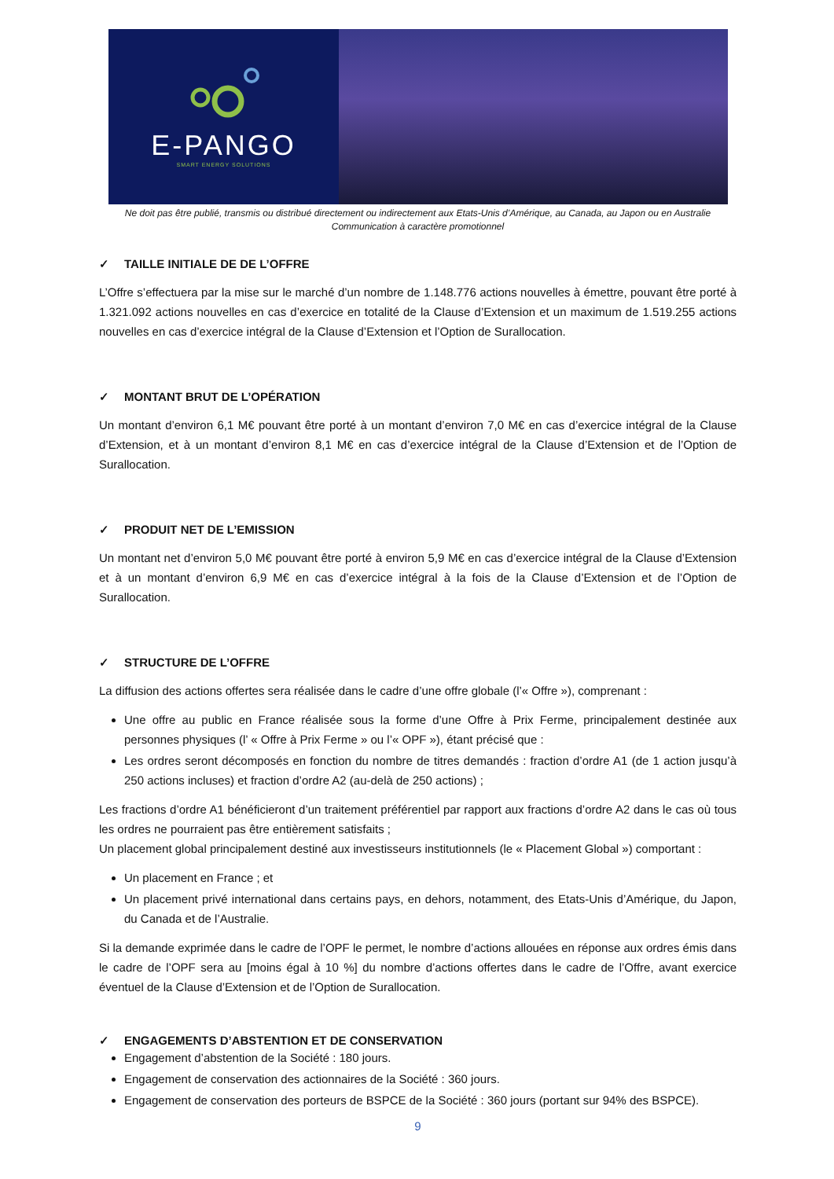E-PANGO
SMART ENERGY SOLUTIONS
Ne doit pas être publié, transmis ou distribué directement ou indirectement aux Etats-Unis d’Amérique, au Canada, au Japon ou en Australie
Communication à caractère promotionnel
✓ TAILLE INITIALE DE DE L’OFFRE
L’Offre s’effectuera par la mise sur le marché d’un nombre de 1.148.776 actions nouvelles à émettre, pouvant être porté à 1.321.092 actions nouvelles en cas d’exercice en totalité de la Clause d’Extension et un maximum de 1.519.255 actions nouvelles en cas d’exercice intégral de la Clause d’Extension et l’Option de Surallocation.
✓ MONTANT BRUT DE L’OPÉRATION
Un montant d’environ 6,1 M€ pouvant être porté à un montant d’environ 7,0 M€ en cas d’exercice intégral de la Clause d’Extension, et à un montant d’environ 8,1 M€ en cas d’exercice intégral de la Clause d’Extension et de l’Option de Surallocation.
✓ PRODUIT NET DE L’EMISSION
Un montant net d’environ 5,0 M€ pouvant être porté à environ 5,9 M€ en cas d’exercice intégral de la Clause d’Extension et à un montant d’environ 6,9 M€ en cas d’exercice intégral à la fois de la Clause d’Extension et de l’Option de Surallocation.
✓ STRUCTURE DE L’OFFRE
La diffusion des actions offertes sera réalisée dans le cadre d’une offre globale (l’« Offre »), comprenant :
Une offre au public en France réalisée sous la forme d’une Offre à Prix Ferme, principalement destinée aux personnes physiques (l’ « Offre à Prix Ferme » ou l’« OPF »), étant précisé que :
Les ordres seront décomposés en fonction du nombre de titres demandés : fraction d’ordre A1 (de 1 action jusqu’à 250 actions incluses) et fraction d’ordre A2 (au-delà de 250 actions) ;
Les fractions d’ordre A1 bénéficieront d’un traitement préférentiel par rapport aux fractions d’ordre A2 dans le cas où tous les ordres ne pourraient pas être entièrement satisfaits ;
Un placement global principalement destiné aux investisseurs institutionnels (le « Placement Global ») comportant :
Un placement en France ; et
Un placement privé international dans certains pays, en dehors, notamment, des Etats-Unis d’Amérique, du Japon, du Canada et de l’Australie.
Si la demande exprimée dans le cadre de l’OPF le permet, le nombre d’actions allouées en réponse aux ordres émis dans le cadre de l’OPF sera au [moins égal à 10 %] du nombre d’actions offertes dans le cadre de l’Offre, avant exercice éventuel de la Clause d’Extension et de l’Option de Surallocation.
✓ ENGAGEMENTS D’ABSTENTION ET DE CONSERVATION
Engagement d’abstention de la Société : 180 jours.
Engagement de conservation des actionnaires de la Société : 360 jours.
Engagement de conservation des porteurs de BSPCE de la Société : 360 jours (portant sur 94% des BSPCE).
9